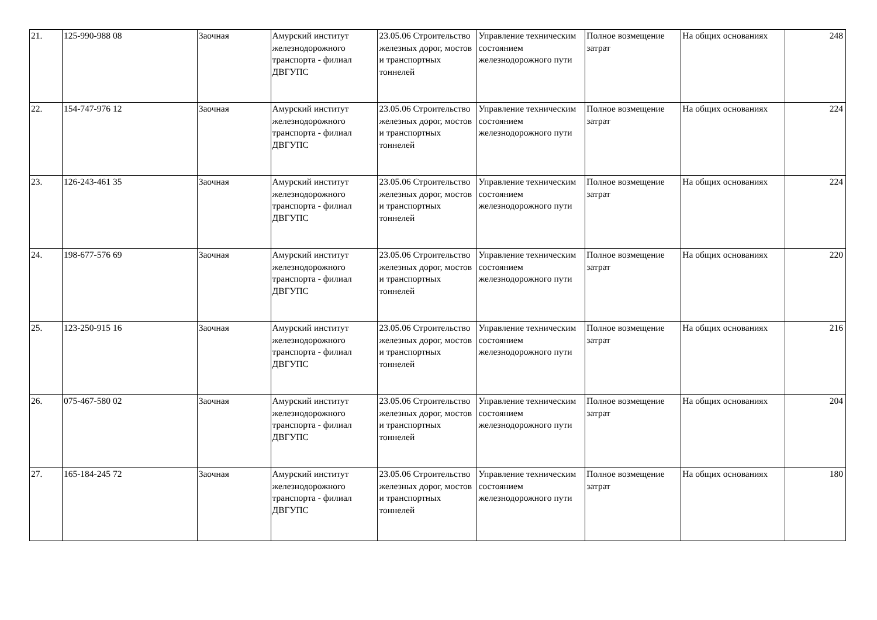| 21. | 125-990-988 08 | Заочная | Амурский институт железнодорожного транспорта - филиал ДВГУПС | 23.05.06 Строительство железных дорог, мостов и транспортных тоннелей | Управление техническим состоянием железнодорожного пути | Полное возмещение затрат | На общих основаниях | 248 |
| 22. | 154-747-976 12 | Заочная | Амурский институт железнодорожного транспорта - филиал ДВГУПС | 23.05.06 Строительство железных дорог, мостов и транспортных тоннелей | Управление техническим состоянием железнодорожного пути | Полное возмещение затрат | На общих основаниях | 224 |
| 23. | 126-243-461 35 | Заочная | Амурский институт железнодорожного транспорта - филиал ДВГУПС | 23.05.06 Строительство железных дорог, мостов и транспортных тоннелей | Управление техническим состоянием железнодорожного пути | Полное возмещение затрат | На общих основаниях | 224 |
| 24. | 198-677-576 69 | Заочная | Амурский институт железнодорожного транспорта - филиал ДВГУПС | 23.05.06 Строительство железных дорог, мостов и транспортных тоннелей | Управление техническим состоянием железнодорожного пути | Полное возмещение затрат | На общих основаниях | 220 |
| 25. | 123-250-915 16 | Заочная | Амурский институт железнодорожного транспорта - филиал ДВГУПС | 23.05.06 Строительство железных дорог, мостов и транспортных тоннелей | Управление техническим состоянием железнодорожного пути | Полное возмещение затрат | На общих основаниях | 216 |
| 26. | 075-467-580 02 | Заочная | Амурский институт железнодорожного транспорта - филиал ДВГУПС | 23.05.06 Строительство железных дорог, мостов и транспортных тоннелей | Управление техническим состоянием железнодорожного пути | Полное возмещение затрат | На общих основаниях | 204 |
| 27. | 165-184-245 72 | Заочная | Амурский институт железнодорожного транспорта - филиал ДВГУПС | 23.05.06 Строительство железных дорог, мостов и транспортных тоннелей | Управление техническим состоянием железнодорожного пути | Полное возмещение затрат | На общих основаниях | 180 |